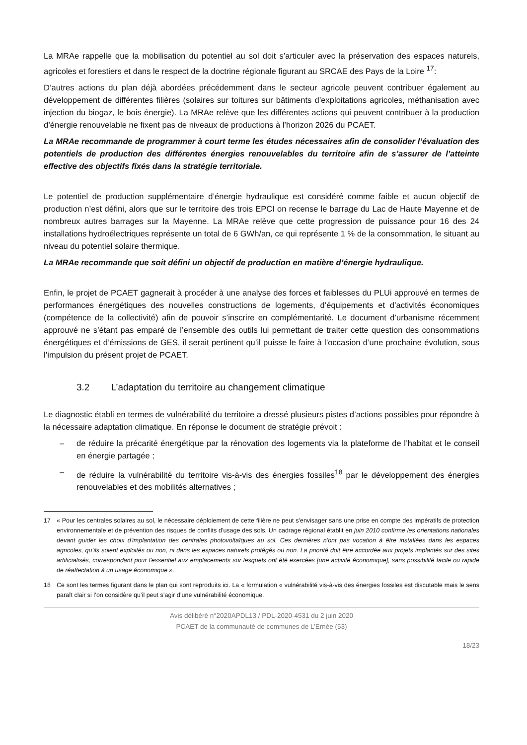La MRAe rappelle que la mobilisation du potentiel au sol doit s’articuler avec la préservation des espaces naturels, agricoles et forestiers et dans le respect de la doctrine régionale figurant au SRCAE des Pays de la Loire <sup>17</sup>:
D’autres actions du plan déjà abordées précédemment dans le secteur agricole peuvent contribuer également au développement de différentes filières (solaires sur toitures sur bâtiments d’exploitations agricoles, méthanisation avec injection du biogaz, le bois énergie). La MRAe relève que les différentes actions qui peuvent contribuer à la production d’énergie renouvelable ne fixent pas de niveaux de productions à l’horizon 2026 du PCAET.
La MRAe recommande de programmer à court terme les études nécessaires afin de consolider l’évaluation des potentiels de production des différentes énergies renouvelables du territoire afin de s’assurer de l’atteinte effective des objectifs fixés dans la stratégie territoriale.
Le potentiel de production supplémentaire d’énergie hydraulique est considéré comme faible et aucun objectif de production n’est défini, alors que sur le territoire des trois EPCI on recense le barrage du Lac de Haute Mayenne et de nombreux autres barrages sur la Mayenne. La MRAe relève que cette progression de puissance pour 16 des 24 installations hydroélectriques représente un total de 6 GWh/an, ce qui représente 1 % de la consommation, le situant au niveau du potentiel solaire thermique.
La MRAe recommande que soit défini un objectif de production en matière d’énergie hydraulique.
Enfin, le projet de PCAET gagnerait à procéder à une analyse des forces et faiblesses du PLUi approuvé en termes de performances énergétiques des nouvelles constructions de logements, d’équipements et d’activités économiques (compétence de la collectivité) afin de pouvoir s’inscrire en complémentarité. Le document d’urbanisme récemment approuvé ne s’étant pas emparé de l’ensemble des outils lui permettant de traiter cette question des consommations énergétiques et d’émissions de GES, il serait pertinent qu’il puisse le faire à l’occasion d’une prochaine évolution, sous l’impulsion du présent projet de PCAET.
3.2 L’adaptation du territoire au changement climatique
Le diagnostic établi en termes de vulnérabilité du territoire a dressé plusieurs pistes d’actions possibles pour répondre à la nécessaire adaptation climatique. En réponse le document de stratégie prévoit :
– de réduire la précarité énergétique par la rénovation des logements via la plateforme de l’habitat et le conseil en énergie partagée ;
– de réduire la vulnérabilité du territoire vis-à-vis des énergies fossiles<sup>18</sup> par le développement des énergies renouvelables et des mobilités alternatives ;
17 « Pour les centrales solaires au sol, le nécessaire déploiement de cette filière ne peut s'envisager sans une prise en compte des impératifs de protection environnementale et de prévention des risques de conflits d'usage des sols. Un cadrage régional établit en juin 2010 confirme les orientations nationales devant guider les choix d'implantation des centrales photovoltaïques au sol. Ces dernières n'ont pas vocation à être installées dans les espaces agricoles, qu’ils soient exploités ou non, ni dans les espaces naturels protégés ou non. La priorité doit être accordée aux projets implantés sur des sites artificialisés, correspondant pour l'essentiel aux emplacements sur lesquels ont été exercées [une activité économique], sans possibilité facile ou rapide de réaffectation à un usage économique ».
18 Ce sont les termes figurant dans le plan qui sont reproduits ici. La « formulation « vulnérabilité vis-à-vis des énergies fossiles est discutable mais le sens paraît clair si l’on considère qu’il peut s’agir d’une vulnérabilité économique.
Avis délibéré n°2020APDL13 / PDL-2020-4531 du 2 juin 2020
PCAET de la communauté de communes de L’Ernée (53)
18/23